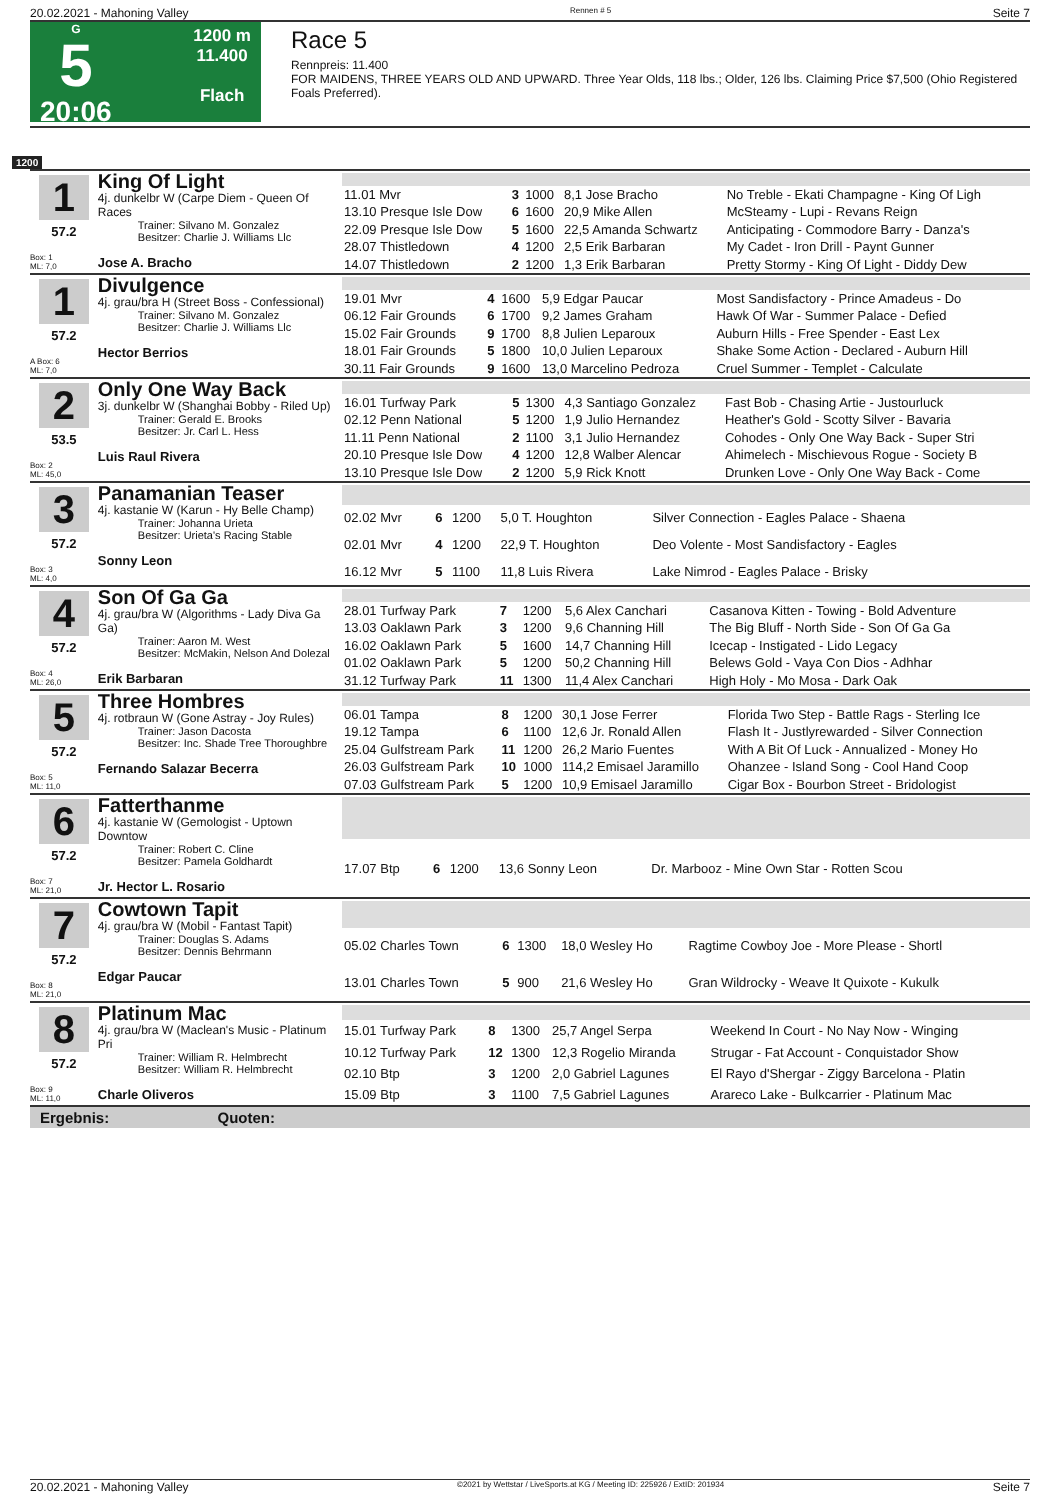20.02.2021 - Mahoning Valley Rennen # 5 Seite 7
G
5
20:06
1200 m
11.400
Flach
Race 5
Rennpreis: 11.400
FOR MAIDENS, THREE YEARS OLD AND UPWARD. Three Year Olds, 118 lbs.; Older, 126 lbs. Claiming Price $7,500 (Ohio Registered Foals Preferred).
1200
1
57.2
Box: 1
ML: 7,0
King Of Light
4j. dunkelbr W (Carpe Diem - Queen Of Races
Trainer: Silvano M. Gonzalez
Besitzer: Charlie J. Williams Llc
Jose A. Bracho
| 11.01 Mvr | 3 | 1000 | 8,1 Jose Bracho | No Treble - Ekati Champagne - King Of Ligh |
| 13.10 Presque Isle Dow | 6 | 1600 | 20,9 Mike Allen | McSteamy - Lupi - Revans Reign |
| 22.09 Presque Isle Dow | 5 | 1600 | 22,5 Amanda Schwartz | Anticipating - Commodore Barry - Danza's |
| 28.07 Thistledown | 4 | 1200 | 2,5 Erik Barbaran | My Cadet - Iron Drill - Paynt Gunner |
| 14.07 Thistledown | 2 | 1200 | 1,3 Erik Barbaran | Pretty Stormy - King Of Light - Diddy Dew |
1
57.2
A Box: 6
ML: 7,0
Divulgence
4j. grau/bra H (Street Boss - Confessional)
Trainer: Silvano M. Gonzalez
Besitzer: Charlie J. Williams Llc
Hector Berrios
| 19.01 Mvr | 4 | 1600 | 5,9 Edgar Paucar | Most Sandisfactory - Prince Amadeus - Do |
| 06.12 Fair Grounds | 6 | 1700 | 9,2 James Graham | Hawk Of War - Summer Palace - Defied |
| 15.02 Fair Grounds | 9 | 1700 | 8,8 Julien Leparoux | Auburn Hills - Free Spender - East Lex |
| 18.01 Fair Grounds | 5 | 1800 | 10,0 Julien Leparoux | Shake Some Action - Declared - Auburn Hill |
| 30.11 Fair Grounds | 9 | 1600 | 13,0 Marcelino Pedroza | Cruel Summer - Templet - Calculate |
2
53.5
Box: 2
ML: 45,0
Only One Way Back
3j. dunkelbr W (Shanghai Bobby - Riled Up)
Trainer: Gerald E. Brooks
Besitzer: Jr. Carl L. Hess
Luis Raul Rivera
| 16.01 Turfway Park | 5 | 1300 | 4,3 Santiago Gonzalez | Fast Bob - Chasing Artie - Justourluck |
| 02.12 Penn National | 5 | 1200 | 1,9 Julio Hernandez | Heather's Gold - Scotty Silver - Bavaria |
| 11.11 Penn National | 2 | 1100 | 3,1 Julio Hernandez | Cohodes - Only One Way Back - Super Stri |
| 20.10 Presque Isle Dow | 4 | 1200 | 12,8 Walber Alencar | Ahimelech - Mischievous Rogue - Society B |
| 13.10 Presque Isle Dow | 2 | 1200 | 5,9 Rick Knott | Drunken Love - Only One Way Back - Come |
3
57.2
Box: 3
ML: 4,0
Panamanian Teaser
4j. kastanie W (Karun - Hy Belle Champ)
Trainer: Johanna Urieta
Besitzer: Urieta's Racing Stable
Sonny Leon
| 02.02 Mvr | 6 | 1200 | 5,0 T. Houghton | Silver Connection - Eagles Palace - Shaena |
| 02.01 Mvr | 4 | 1200 | 22,9 T. Houghton | Deo Volente - Most Sandisfactory - Eagles |
| 16.12 Mvr | 5 | 1100 | 11,8 Luis Rivera | Lake Nimrod - Eagles Palace - Brisky |
4
57.2
Box: 4
ML: 26,0
Son Of Ga Ga
4j. grau/bra W (Algorithms - Lady Diva Ga Ga)
Trainer: Aaron M. West
Besitzer: McMakin, Nelson And Dolezal
Erik Barbaran
| 28.01 Turfway Park | 7 | 1200 | 5,6 Alex Canchari | Casanova Kitten - Towing - Bold Adventure |
| 13.03 Oaklawn Park | 3 | 1200 | 9,6 Channing Hill | The Big Bluff - North Side - Son Of Ga Ga |
| 16.02 Oaklawn Park | 5 | 1600 | 14,7 Channing Hill | Icecap - Instigated - Lido Legacy |
| 01.02 Oaklawn Park | 5 | 1200 | 50,2 Channing Hill | Belews Gold - Vaya Con Dios - Adhhar |
| 31.12 Turfway Park | 11 | 1300 | 11,4 Alex Canchari | High Holy - Mo Mosa - Dark Oak |
5
57.2
Box: 5
ML: 11,0
Three Hombres
4j. rotbraun W (Gone Astray - Joy Rules)
Trainer: Jason Dacosta
Besitzer: Inc. Shade Tree Thoroughbre
Fernando Salazar Becerra
| 06.01 Tampa | 8 | 1200 | 30,1 Jose Ferrer | Florida Two Step - Battle Rags - Sterling Ice |
| 19.12 Tampa | 6 | 1100 | 12,6 Jr. Ronald Allen | Flash It - Justlyrewarded - Silver Connection |
| 25.04 Gulfstream Park | 11 | 1200 | 26,2 Mario Fuentes | With A Bit Of Luck - Annualized - Money Ho |
| 26.03 Gulfstream Park | 10 | 1000 | 114,2 Emisael Jaramillo | Ohanzee - Island Song - Cool Hand Coop |
| 07.03 Gulfstream Park | 5 | 1200 | 10,9 Emisael Jaramillo | Cigar Box - Bourbon Street - Bridologist |
6
57.2
Box: 7
ML: 21,0
Fatterthanme
4j. kastanie W (Gemologist - Uptown Downtow
Trainer: Robert C. Cline
Besitzer: Pamela Goldhardt
Jr. Hector L. Rosario
| 17.07 Btp | 6 | 1200 | 13,6 Sonny Leon | Dr. Marbooz - Mine Own Star - Rotten Scou |
7
57.2
Box: 8
ML: 21,0
Cowtown Tapit
4j. grau/bra W (Mobil - Fantast Tapit)
Trainer: Douglas S. Adams
Besitzer: Dennis Behrmann
Edgar Paucar
| 05.02 Charles Town | 6 | 1300 | 18,0 Wesley Ho | Ragtime Cowboy Joe - More Please - Shortl |
| 13.01 Charles Town | 5 | 900 | 21,6 Wesley Ho | Gran Wildrocky - Weave It Quixote - Kukulk |
8
57.2
Box: 9
ML: 11,0
Platinum Mac
4j. grau/bra W (Maclean's Music - Platinum Pri
Trainer: William R. Helmbrecht
Besitzer: William R. Helmbrecht
Charle Oliveros
| 15.01 Turfway Park | 8 | 1300 | 25,7 Angel Serpa | Weekend In Court - No Nay Now - Winging |
| 10.12 Turfway Park | 12 | 1300 | 12,3 Rogelio Miranda | Strugar - Fat Account - Conquistador Show |
| 02.10 Btp | 3 | 1200 | 2,0 Gabriel Lagunes | El Rayo d'Shergar - Ziggy Barcelona - Platin |
| 15.09 Btp | 3 | 1100 | 7,5 Gabriel Lagunes | Arareco Lake - Bulkcarrier - Platinum Mac |
Ergebnis: Quoten:
20.02.2021 - Mahoning Valley ©2021 by Wettstar / LiveSports.at KG / Meeting ID: 225926 / ExtID: 201934 Seite 7